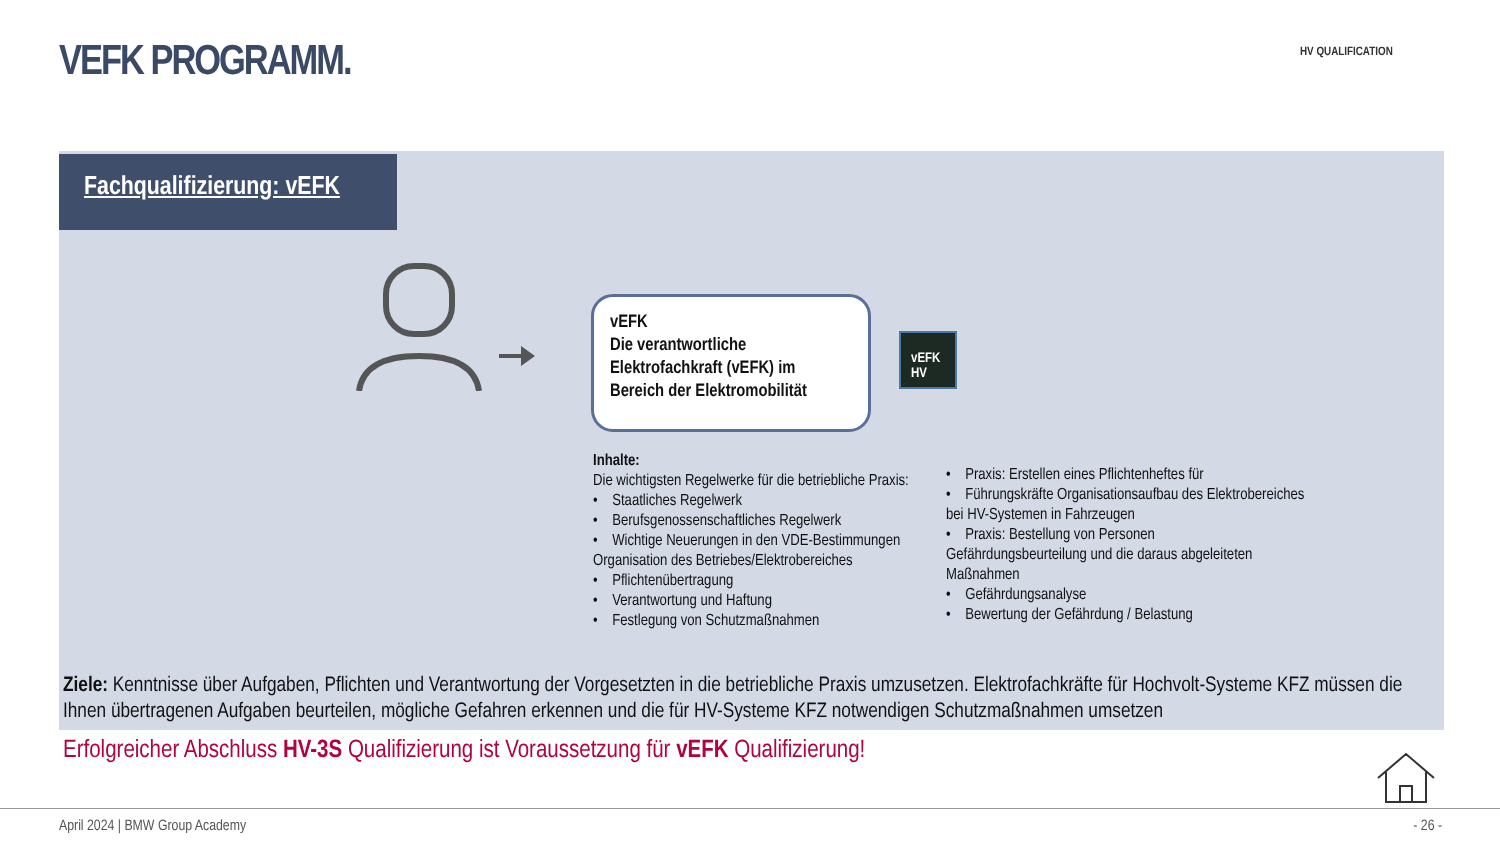VEFK PROGRAMM. HV QUALIFICATION
Fachqualifizierung: vEFK
vEFK
Die verantwortliche Elektrofachkraft (vEFK) im Bereich der Elektromobilität
vEFK
HV
Inhalte:
Die wichtigsten Regelwerke für die betriebliche Praxis:
• Staatliches Regelwerk
• Berufsgenossenschaftliches Regelwerk
• Wichtige Neuerungen in den VDE-Bestimmungen
Organisation des Betriebes/Elektrobereiches
• Pflichtenübertragung
• Verantwortung und Haftung
• Festlegung von Schutzmaßnahmen
• Praxis: Erstellen eines Pflichtenheftes für
• Führungskräfte Organisationsaufbau des Elektrobereiches bei HV-Systemen in Fahrzeugen
• Praxis: Bestellung von Personen
Gefährdungsbeurteilung und die daraus abgeleiteten Maßnahmen
• Gefährdungsanalyse
• Bewertung der Gefährdung / Belastung
Ziele: Kenntnisse über Aufgaben, Pflichten und Verantwortung der Vorgesetzten in die betriebliche Praxis umzusetzen. Elektrofachkräfte für Hochvolt-Systeme KFZ müssen die Ihnen übertragenen Aufgaben beurteilen, mögliche Gefahren erkennen und die für HV-Systeme KFZ notwendigen Schutzmaßnahmen umsetzen
Erfolgreicher Abschluss HV-3S Qualifizierung ist Voraussetzung für vEFK Qualifizierung!
April 2024 | BMW Group Academy - 26 -